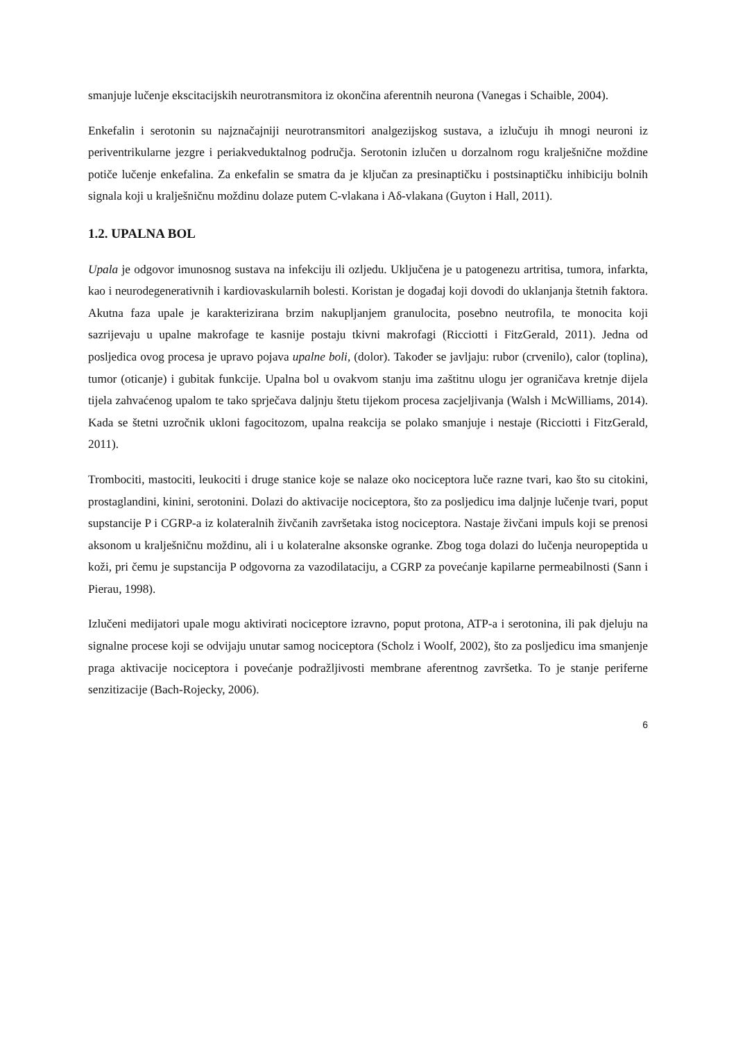smanjuje lučenje ekscitacijskih neurotransmitora iz okončina aferentnih neurona (Vanegas i Schaible, 2004).
Enkefalin i serotonin su najznačajniji neurotransmitori analgezijskog sustava, a izlučuju ih mnogi neuroni iz periventrikularne jezgre i periakveduktalnog područja. Serotonin izlučen u dorzalnom rogu kralješnične moždine potiče lučenje enkefalina. Za enkefalin se smatra da je ključan za presinaptičku i postsinaptičku inhibiciju bolnih signala koji u kralješničnu moždinu dolaze putem C-vlakana i Aδ-vlakana (Guyton i Hall, 2011).
1.2. UPALNA BOL
Upala je odgovor imunosnog sustava na infekciju ili ozljedu. Uključena je u patogenezu artritisa, tumora, infarkta, kao i neurodegenerativnih i kardiovaskularnih bolesti. Koristan je događaj koji dovodi do uklanjanja štetnih faktora. Akutna faza upale je karakterizirana brzim nakupljanjem granulocita, posebno neutrofila, te monocita koji sazrijevaju u upalne makrofage te kasnije postaju tkivni makrofagi (Ricciotti i FitzGerald, 2011). Jedna od posljedica ovog procesa je upravo pojava upalne boli, (dolor). Također se javljaju: rubor (crvenilo), calor (toplina), tumor (oticanje) i gubitak funkcije. Upalna bol u ovakvom stanju ima zaštitnu ulogu jer ograničava kretnje dijela tijela zahvaćenog upalom te tako sprječava daljnju štetu tijekom procesa zacjeljivanja (Walsh i McWilliams, 2014). Kada se štetni uzročnik ukloni fagocitozom, upalna reakcija se polako smanjuje i nestaje (Ricciotti i FitzGerald, 2011).
Trombociti, mastociti, leukociti i druge stanice koje se nalaze oko nociceptora luče razne tvari, kao što su citokini, prostaglandini, kinini, serotonini. Dolazi do aktivacije nociceptora, što za posljedicu ima daljnje lučenje tvari, poput supstancije P i CGRP-a iz kolateralnih živčanih završetaka istog nociceptora. Nastaje živčani impuls koji se prenosi aksonom u kralješničnu moždinu, ali i u kolateralne aksonske ogranke. Zbog toga dolazi do lučenja neuropeptida u koži, pri čemu je supstancija P odgovorna za vazodilataciju, a CGRP za povećanje kapilarne permeabilnosti (Sann i Pierau, 1998).
Izlučeni medijatori upale mogu aktivirati nociceptore izravno, poput protona, ATP-a i serotonina, ili pak djeluju na signalne procese koji se odvijaju unutar samog nociceptora (Scholz i Woolf, 2002), što za posljedicu ima smanjenje praga aktivacije nociceptora i povećanje podražljivosti membrane aferentnog završetka. To je stanje periferne senzitizacije (Bach-Rojecky, 2006).
6